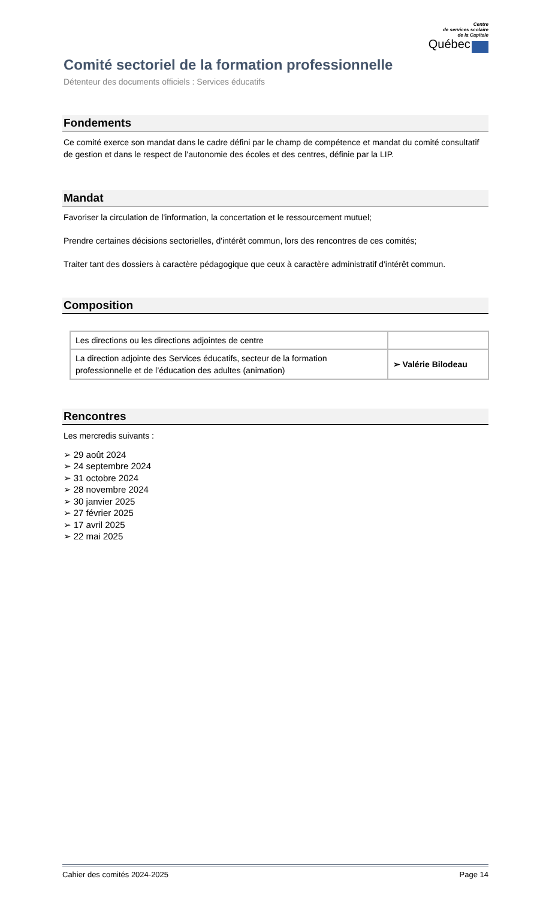Centre
de services scolaire
de la Capitale
Québec
Comité sectoriel de la formation professionnelle
Détenteur des documents officiels : Services éducatifs
Fondements
Ce comité exerce son mandat dans le cadre défini par le champ de compétence et mandat du comité consultatif de gestion et dans le respect de l'autonomie des écoles et des centres, définie par la LIP.
Mandat
Favoriser la circulation de l'information, la concertation et le ressourcement mutuel;
Prendre certaines décisions sectorielles, d'intérêt commun, lors des rencontres de ces comités;
Traiter tant des dossiers à caractère pédagogique que ceux à caractère administratif d'intérêt commun.
Composition
| Les directions ou les directions adjointes de centre | |
| La direction adjointe des Services éducatifs, secteur de la formation professionnelle et de l’éducation des adultes (animation) | ➢ Valérie Bilodeau |
Rencontres
Les mercredis suivants :
➢ 29 août 2024
➢ 24 septembre 2024
➢ 31 octobre 2024
➢ 28 novembre 2024
➢ 30 janvier 2025
➢ 27 février 2025
➢ 17 avril 2025
➢ 22 mai 2025
Cahier des comités 2024-2025 Page 14